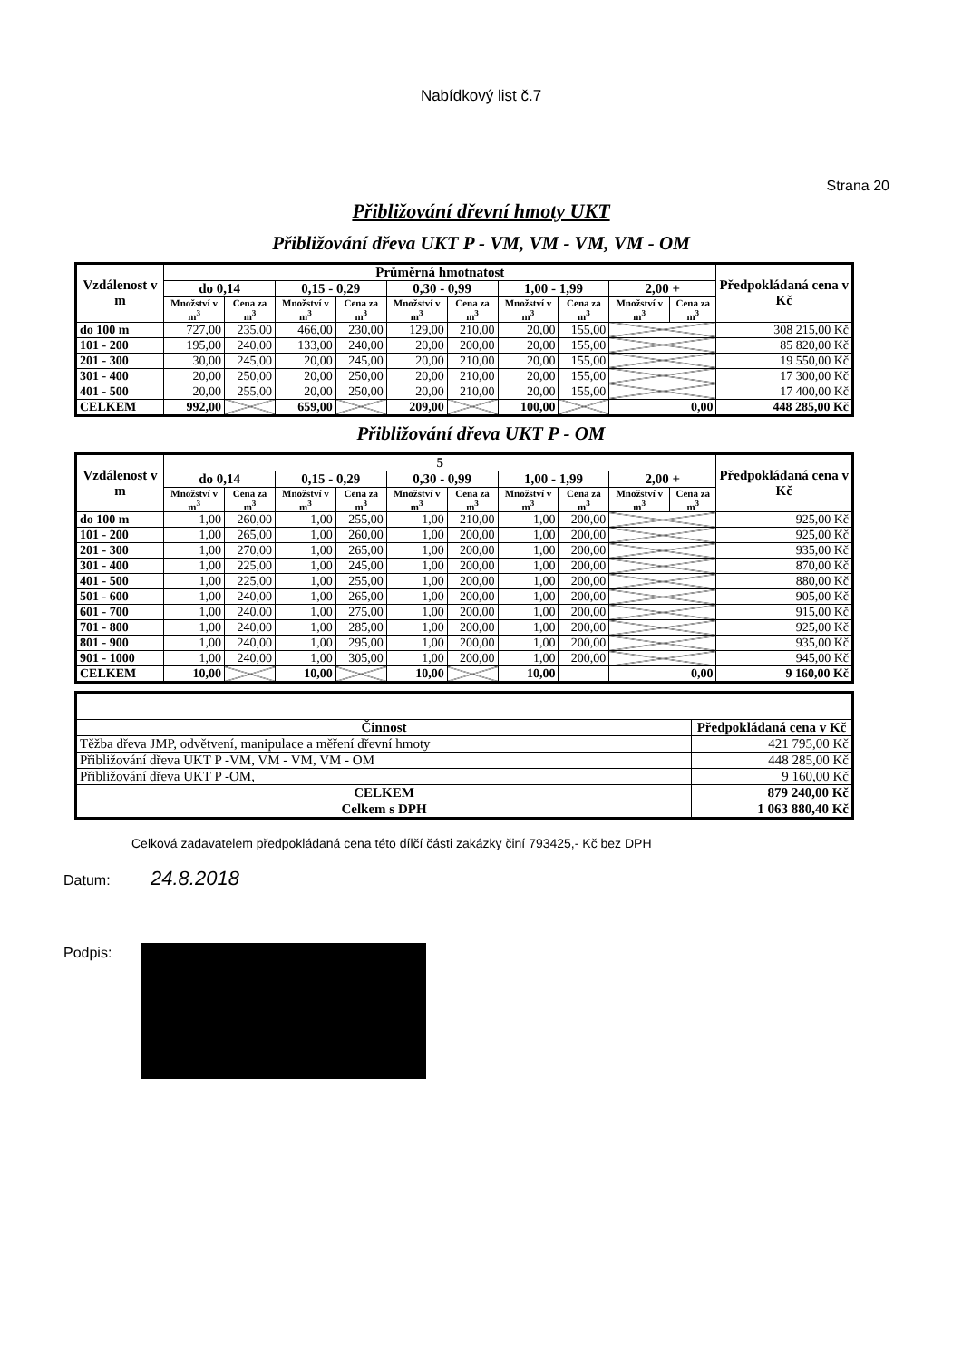Nabídkový list č.7
Strana 20
Přibližování dřevní hmoty UKT
Přibližování dřeva UKT P - VM, VM - VM, VM - OM
| Vzdálenost v m | Průměrná hmotnatost | | | | | | | | | | Předpokládaná cena v Kč |
| --- | --- | --- | --- | --- | --- | --- | --- | --- | --- | --- | --- |
| | do 0,14 | | 0,15 - 0,29 | | 0,30 - 0,99 | | 1,00 - 1,99 | | 2,00 + | | |
| | Množství v m<sup>3</sup> | Cena za m<sup>3</sup> | Množství v m<sup>3</sup> | Cena za m<sup>3</sup> | Množství v m<sup>3</sup> | Cena za m<sup>3</sup> | Množství v m<sup>3</sup> | Cena za m<sup>3</sup> | Množství v m<sup>3</sup> | Cena za m<sup>3</sup> | |
| do 100 m | 727,00 | 235,00 | 466,00 | 230,00 | 129,00 | 210,00 | 20,00 | 155,00 | | | 308 215,00 Kč |
| 101 - 200 | 195,00 | 240,00 | 133,00 | 240,00 | 20,00 | 200,00 | 20,00 | 155,00 | | | 85 820,00 Kč |
| 201 - 300 | 30,00 | 245,00 | 20,00 | 245,00 | 20,00 | 210,00 | 20,00 | 155,00 | | | 19 550,00 Kč |
| 301 - 400 | 20,00 | 250,00 | 20,00 | 250,00 | 20,00 | 210,00 | 20,00 | 155,00 | | | 17 300,00 Kč |
| 401 - 500 | 20,00 | 255,00 | 20,00 | 250,00 | 20,00 | 210,00 | 20,00 | 155,00 | | | 17 400,00 Kč |
| CELKEM | 992,00 | | 659,00 | | 209,00 | | 100,00 | | 0,00 | | 448 285,00 Kč |
Přibližování dřeva UKT P - OM
| Vzdálenost v m | 5 | | | | | | | | | | Předpokládaná cena v Kč |
| --- | --- | --- | --- | --- | --- | --- | --- | --- | --- | --- | --- |
| | do 0,14 | | 0,15 - 0,29 | | 0,30 - 0,99 | | 1,00 - 1,99 | | 2,00 + | | |
| | Množství v m<sup>3</sup> | Cena za m<sup>3</sup> | Množství v m<sup>3</sup> | Cena za m<sup>3</sup> | Množství v m<sup>3</sup> | Cena za m<sup>3</sup> | Množství v m<sup>3</sup> | Cena za m<sup>3</sup> | Množství v m<sup>3</sup> | Cena za m<sup>3</sup> | |
| do 100 m | 1,00 | 260,00 | 1,00 | 255,00 | 1,00 | 210,00 | 1,00 | 200,00 | | | 925,00 Kč |
| 101 - 200 | 1,00 | 265,00 | 1,00 | 260,00 | 1,00 | 200,00 | 1,00 | 200,00 | | | 925,00 Kč |
| 201 - 300 | 1,00 | 270,00 | 1,00 | 265,00 | 1,00 | 200,00 | 1,00 | 200,00 | | | 935,00 Kč |
| 301 - 400 | 1,00 | 225,00 | 1,00 | 245,00 | 1,00 | 200,00 | 1,00 | 200,00 | | | 870,00 Kč |
| 401 - 500 | 1,00 | 225,00 | 1,00 | 255,00 | 1,00 | 200,00 | 1,00 | 200,00 | | | 880,00 Kč |
| 501 - 600 | 1,00 | 240,00 | 1,00 | 265,00 | 1,00 | 200,00 | 1,00 | 200,00 | | | 905,00 Kč |
| 601 - 700 | 1,00 | 240,00 | 1,00 | 275,00 | 1,00 | 200,00 | 1,00 | 200,00 | | | 915,00 Kč |
| 701 - 800 | 1,00 | 240,00 | 1,00 | 285,00 | 1,00 | 200,00 | 1,00 | 200,00 | | | 925,00 Kč |
| 801 - 900 | 1,00 | 240,00 | 1,00 | 295,00 | 1,00 | 200,00 | 1,00 | 200,00 | | | 935,00 Kč |
| 901 - 1000 | 1,00 | 240,00 | 1,00 | 305,00 | 1,00 | 200,00 | 1,00 | 200,00 | | | 945,00 Kč |
| CELKEM | 10,00 | | 10,00 | | 10,00 | | 10,00 | | 0,00 | | 9 160,00 Kč |
| Činnost | Předpokládaná cena v Kč |
| Těžba dřeva JMP, odvětvení, manipulace a měření dřevní hmoty | 421 795,00 Kč |
| Přibližování dřeva UKT P -VM, VM - VM, VM - OM | 448 285,00 Kč |
| Přibližování dřeva UKT P -OM, | 9 160,00 Kč |
| CELKEM | 879 240,00 Kč |
| Celkem s DPH | 1 063 880,40 Kč |
Celková zadavatelem předpokládaná cena této dílčí části zakázky činí 793425,- Kč bez DPH
Datum: 24.8.2018
Podpis: